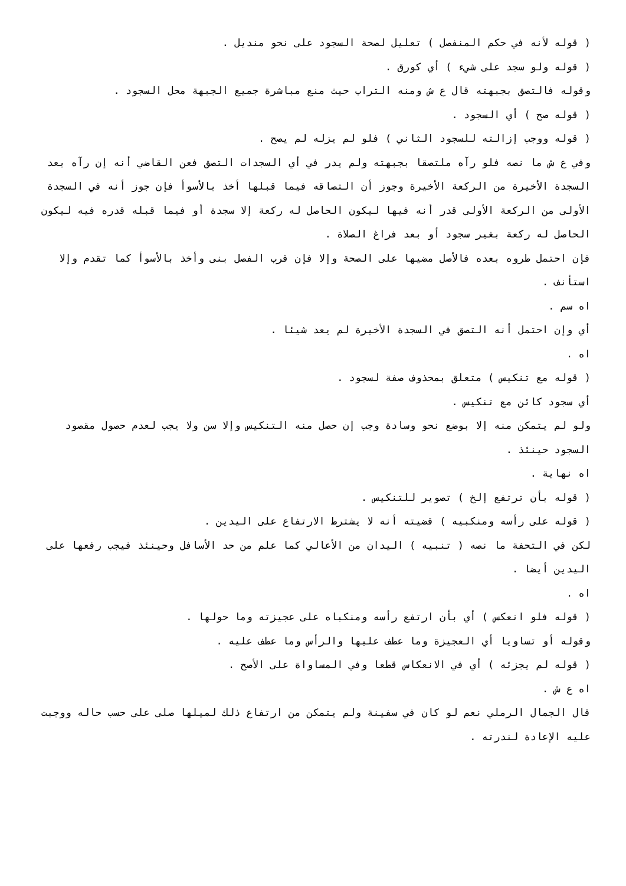( قوله لأنه في حكم المنفصل ) تعليل لصحة السجود على نحو منديل .
( قوله ولو سجد على شيء ) أي كورق .
وقوله فالتصق بجبهته قال ع ش ومنه التراب حيث منع مباشرة جميع الجبهة محل السجود .
( قوله صح ) أي السجود .
( قوله ووجب إزالته للسجود الثاني ) فلو لم يزله لم يصح .
وفي ع ش ما نصه فلو رآه ملتصقا بجبهته ولم يدر في أي السجدات التصق فعن القاضي أنه إن رآه بعد السجدة الأخيرة من الركعة الأخيرة وجوز أن التصاقه فيما قبلها أخذ بالأسوأ فإن جوز أنه في السجدة الأولى من الركعة الأولى قدر أنه فيها ليكون الحاصل له ركعة إلا سجدة أو فيما قبله قدره فيه ليكون الحاصل له ركعة بغير سجود أو بعد فراغ الصلاة .
فإن احتمل طروه بعده فالأصل مضيها على الصحة وإلا فإن قرب الفصل بنى وأخذ بالأسوأ كما تقدم وإلا استأنف .
اه سم .
أي وإن احتمل أنه التصق في السجدة الأخيرة لم يعد شيئا .
اه .
( قوله مع تنكيس ) متعلق بمحذوف صفة لسجود .
أي سجود كائن مع تنكيس .
ولو لم يتمكن منه إلا بوضع نحو وسادة وجب إن حصل منه التنكيس وإلا سن ولا يجب لعدم حصول مقصود السجود حينئذ .
اه نهاية .
( قوله بأن ترتفع إلخ ) تصوير للتنكيس .
( قوله على رأسه ومنكبيه ) قضيته أنه لا يشترط الارتفاع على اليدين .
لكن في التحفة ما نصه ( تنبيه ) اليدان من الأعالي كما علم من حد الأسافل وحينئذ فيجب رفعها على اليدين أيضا .
اه .
( قوله فلو انعكس ) أي بأن ارتفع رأسه ومنكباه على عجيزته وما حولها .
وقوله أو تساويا أي العجيزة وما عطف عليها والرأس وما عطف عليه .
( قوله لم يجزئه ) أي في الانعكاس قطعا وفي المساواة على الأصح .
اه ع ش .
قال الجمال الرملي نعم لو كان في سفينة ولم يتمكن من ارتفاع ذلك لميلها صلى على حسب حاله ووجبت عليه الإعادة لندرته .